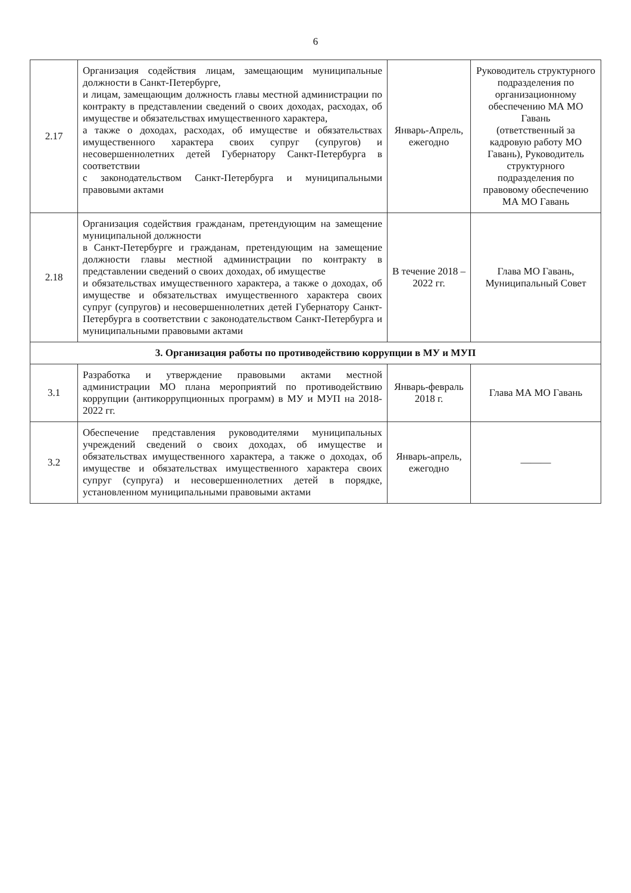6
| 2.17 | Организация содействия лицам, замещающим муниципальные должности в Санкт-Петербурге, и лицам, замещающим должность главы местной администрации по контракту в представлении сведений о своих доходах, расходах, об имуществе и обязательствах имущественного характера, а также о доходах, расходах, об имуществе и обязательствах имущественного характера своих супруг (супругов) и несовершеннолетних детей Губернатору Санкт-Петербурга в соответствии с законодательством Санкт-Петербурга и муниципальными правовыми актами | Январь-Апрель, ежегодно | Руководитель структурного подразделения по организационному обеспечению МА МО Гавань (ответственный за кадровую работу МО Гавань), Руководитель структурного подразделения по правовому обеспечению МА МО Гавань |
| 2.18 | Организация содействия гражданам, претендующим на замещение муниципальной должности в Санкт-Петербурге и гражданам, претендующим на замещение должности главы местной администрации по контракту в представлении сведений о своих доходах, об имуществе и обязательствах имущественного характера, а также о доходах, об имуществе и обязательствах имущественного характера своих супруг (супругов) и несовершеннолетних детей Губернатору Санкт-Петербурга в соответствии с законодательством Санкт-Петербурга и муниципальными правовыми актами | В течение 2018 – 2022 гг. | Глава МО Гавань, Муниципальный Совет |
| 3. Организация работы по противодействию коррупции в МУ и МУП | | | |
| 3.1 | Разработка и утверждение правовыми актами местной администрации МО плана мероприятий по противодействию коррупции (антикоррупционных программ) в МУ и МУП на 2018-2022 гг. | Январь-февраль 2018 г. | Глава МА МО Гавань |
| 3.2 | Обеспечение представления руководителями муниципальных учреждений сведений о своих доходах, об имуществе и обязательствах имущественного характера, а также о доходах, об имуществе и обязательствах имущественного характера своих супруг (супруга) и несовершеннолетних детей в порядке, установленном муниципальными правовыми актами | Январь-апрель, ежегодно | ——— |